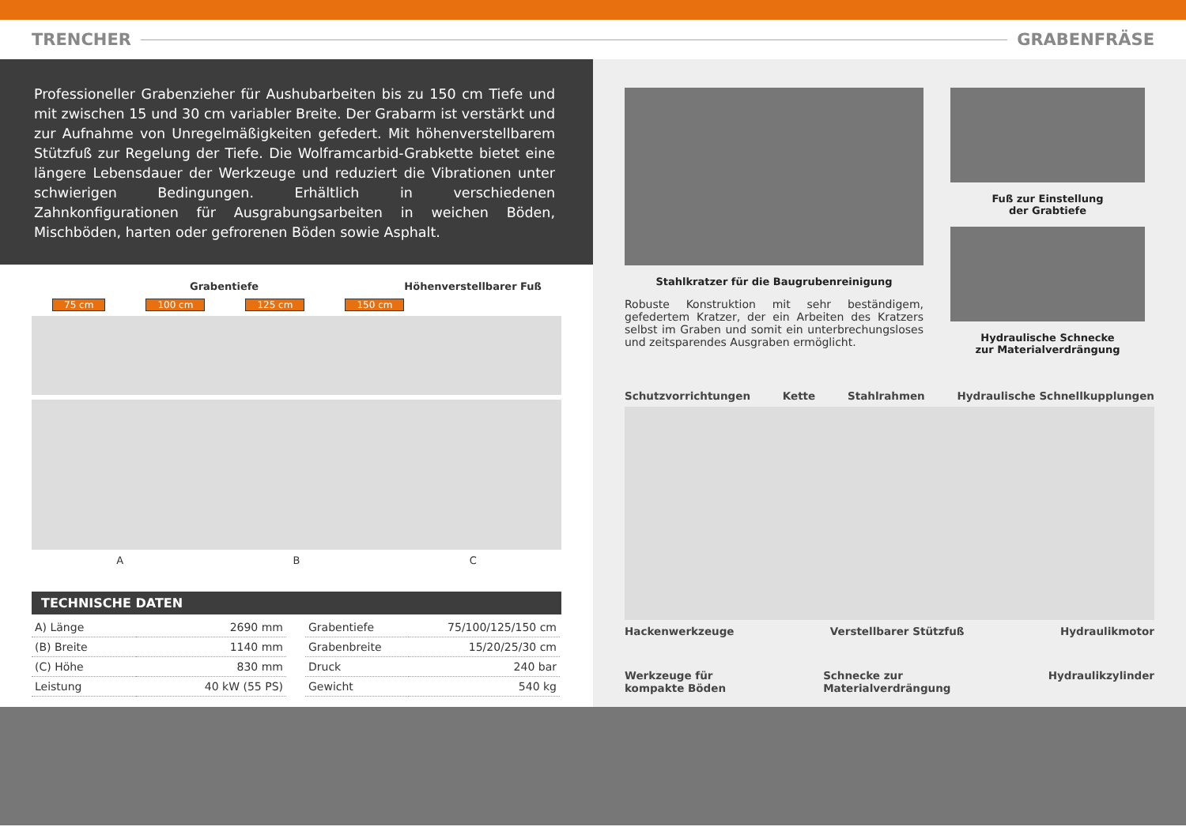TRENCHER GRABENFRÄSE
Professioneller Grabenzieher für Aushubarbeiten bis zu 150 cm Tiefe und mit zwischen 15 und 30 cm variabler Breite. Der Grabarm ist verstärkt und zur Aufnahme von Unregelmäßigkeiten gefedert. Mit höhenverstellbarem Stützfuß zur Regelung der Tiefe. Die Wolframcarbid-Grabkette bietet eine längere Lebensdauer der Werkzeuge und reduziert die Vibrationen unter schwierigen Bedingungen. Erhältlich in verschiedenen Zahnkonfigurationen für Ausgrabungsarbeiten in weichen Böden, Mischböden, harten oder gefrorenen Böden sowie Asphalt.
Grabentiefe Höhenverstellbarer Fuß
75 cm 100 cm 125 cm 150 cm
A B C
TECHNISCHE DATEN
| A) Länge | 2690 mm |
| (B) Breite | 1140 mm |
| (C) Höhe | 830 mm |
| Leistung | 40 kW (55 PS) |
| Grabentiefe | 75/100/125/150 cm |
| Grabenbreite | 15/20/25/30 cm |
| Druck | 240 bar |
| Gewicht | 540 kg |
Stahlkratzer für die Baugrubenreinigung
Robuste Konstruktion mit sehr beständigem, gefedertem Kratzer, der ein Arbeiten des Kratzers selbst im Graben und somit ein unterbrechungsloses und zeitsparendes Ausgraben ermöglicht.
Fuß zur Einstellung
der Grabtiefe
Hydraulische Schnecke
zur Materialverdrängung
Schutzvorrichtungen Kette Stahlrahmen Hydraulische Schnellkupplungen
Hackenwerkzeuge Verstellbarer Stützfuß Hydraulikmotor
Werkzeuge für
kompakte Böden Schnecke zur
Materialverdrängung Hydraulikzylinder